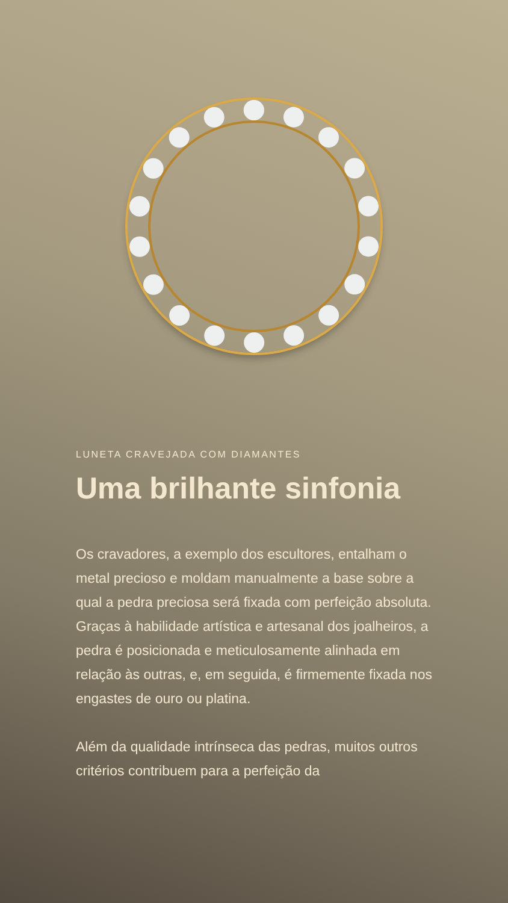LUNETA CRAVEJADA COM DIAMANTES
Uma brilhante sinfonia
Os cravadores, a exemplo dos escultores, entalham o metal precioso e moldam manualmente a base sobre a qual a pedra preciosa será fixada com perfeição absoluta. Graças à habilidade artística e artesanal dos joalheiros, a pedra é posicionada e meticulosamente alinhada em relação às outras, e, em seguida, é firmemente fixada nos engastes de ouro ou platina.
Além da qualidade intrínseca das pedras, muitos outros critérios contribuem para a perfeição da